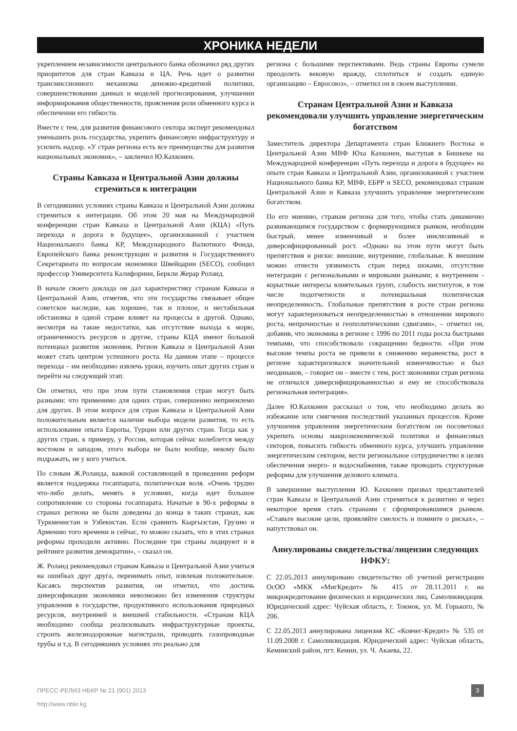ХРОНИКА НЕДЕЛИ
укреплением независимости центрального банка обозначил ряд других приоритетов для стран Кавказа и ЦА. Речь идет о развитии трансмиссионного механизма денежно-кредитной политики, совершенствовании данных и моделей прогнозирования, улучшении информирования общественности, прояснения роли обменного курса и обеспечении его гибкости.
Вместе с тем, для развития финансового сектора эксперт рекомендовал уменьшить роль государства, укрепить финансовую инфраструктуру и усилить надзор. «У стран региона есть все преимущества для развития национальных экономик», – заключил Ю.Кахконен.
Страны Кавказа и Центральной Азии должны стремиться к интеграции
В сегодняшних условиях страны Кавказа и Центральной Азии должны стремиться к интеграции. Об этом 20 мая на Международной конференции стран Кавказа и Центральной Азии (КЦА) «Путь перехода и дорога в будущее», организованной с участием Национального банка КР, Международного Валютного Фонда, Европейского банка реконструкции и развития и Государственного Секретариата по вопросам экономики Швейцарии (SECO), сообщил профессор Университета Калифорнии, Беркли Жерар Роланд.
В начале своего доклада он дал характеристику странам Кавказа и Центральной Азии, отметив, что эти государства связывает общее советское наследие, как хорошее, так и плохое, и нестабильная обстановка в одной стране влияет на процессы в другой. Однако, несмотря на такие недостатки, как отсутствие выхода к морю, ограниченность ресурсов и другие, страны КЦА имеют большой потенциал развития экономик. Регион Кавказа и Центральной Азии может стать центром успешного роста. На данном этапе – процессе перехода – им необходимо извлечь уроки, изучить опыт других стран и перейти на следующий этап.
Он отметил, что при этом пути становления стран могут быть разными: что применимо для одних стран, совершенно неприемлемо для других. В этом вопросе для стран Кавказа и Центральной Азии положительным является наличие выбора модели развития, то есть использование опыта Европы, Турции или других стран. Тогда как у других стран, к примеру, у России, которая сейчас колеблется между востоком и западом, этого выбора не было вообще, некому было подражать, не у кого учиться.
По словам Ж.Роланда, важной составляющей в проведении реформ является поддержка госаппарата, политическая воля. «Очень трудно что-либо делать, менять в условиях, когда идет большое сопротивление со стороны госаппарата. Начатые в 90-х реформы в странах региона не были доведены до конца в таких странах, как Туркменистан и Узбекистан. Если сравнить Кыргызстан, Грузию и Армению того времени и сейчас, то можно сказать, что в этих странах реформы проходили активно. Последние три страны лидируют и в рейтинге развития демократии», – сказал он.
Ж. Роланд рекомендовал странам Кавказа и Центральной Азии учиться на ошибках друг друга, перенимать опыт, извлекая положительное. Касаясь перспектив развития, он отметил, что достичь диверсификации экономики невозможно без изменения структуры управления в государстве, продуктивного использования природных ресурсов, внутренней и внешней стабильности. «Странам КЦА необходимо сообща реализовывать инфраструктурные проекты, строить железнодорожные магистрали, проводить газопроводные трубы и т.д. В сегодняшних условиях это реально для
региона с большими перспективами. Ведь страны Европы сумели преодолеть вековую вражду, сплотиться и создать единую организацию – Евросоюз», – отметил он в своем выступлении.
Странам Центральной Азии и Кавказа рекомендовали улучшить управление энергетическим богатством
Заместитель директора Департамента стран Ближнего Востока и Центральной Азии МВФ Юха Кахконен, выступая в Бишкеке на Международной конференции «Путь перехода и дорога в будущее» на опыте стран Кавказа и Центральной Азии, организованной с участием Национального банка КР, МВФ, ЕБРР и SECO, рекомендовал странам Центральной Азии и Кавказа улучшить управление энергетическим богатством.
По его мнению, странам региона для того, чтобы стать динамично развивающимся государством с формирующимся рынком, необходим быстрый, менее изменчивый и более инклюзивный и диверсифицированный рост. «Однако на этом пути могут быть препятствия и риски: внешние, внутренние, глобальные. К внешним можно отнести уязвимость стран перед шоками, отсутствие интеграции с региональными и мировыми рынками; к внутренним - корыстные интересы влиятельных групп, слабость институтов, в том числе подотчетности и потенциальная политическая неопределенность. Глобальные препятствия в росте стран региона могут характеризоваться неопределенностью в отношении мирового роста, непрочностью и геополитическими сдвигами», – отметил он, добавив, что экономика в регионе с 1996 по 2011 годы росла быстрыми темпами, что способствовало сокращению бедности. «При этом высокие темпы роста не привели к снижению неравенства, рост в регионе характеризовался значительной изменчивостью и был неодинаков, – говорит он – вместе с тем, рост экономики стран региона не отличался диверсифицированностью и ему не способствовала региональная интеграция».
Далее Ю.Кахконен рассказал о том, что необходимо делать во избежание или смягчения последствий указанных процессов. Кроме улучшения управления энергетическим богатством он посоветовал укрепить основы макроэкономической политики и финансовых секторов, повысить гибкость обменного курса, улучшить управление энергетическим сектором, вести региональное сотрудничество в целях обеспечения энерго- и водоснабжения, также проводить структурные реформы для улучшения делового климата.
В завершение выступления Ю. Кахконен призвал представителей стран Кавказа и Центральной Азии стремиться к развитию и через некоторое время стать странами с сформировавшимся рынком. «Ставьте высокие цели, проявляйте смелость и помните о рисках», – напутствовал он.
Аннулированы свидетельства/лицензии следующих НФКУ:
С 22.05.2013 аннулировано свидетельство об учетной регистрации ОсОО «МКК «МигКредит» № 415 от 28.11.2011 г. на микрокредитование физических и юридических лиц. Самоликвидация. Юридический адрес: Чуйская область, г. Токмок, ул. М. Горького, № 206.
С 22.05.2013 аннулирована лицензия КС «Ковчег-Кредит» № 535 от 11.09.2008 г. Самоликвидация. Юридический адрес: Чуйская область, Кеминский район, пгт. Кемин, ул. Ч. Акаева, 22.
ПРЕСС-РЕЛИЗ НБКР № 21 (901) 2013 3
http://www.nbkr.kg